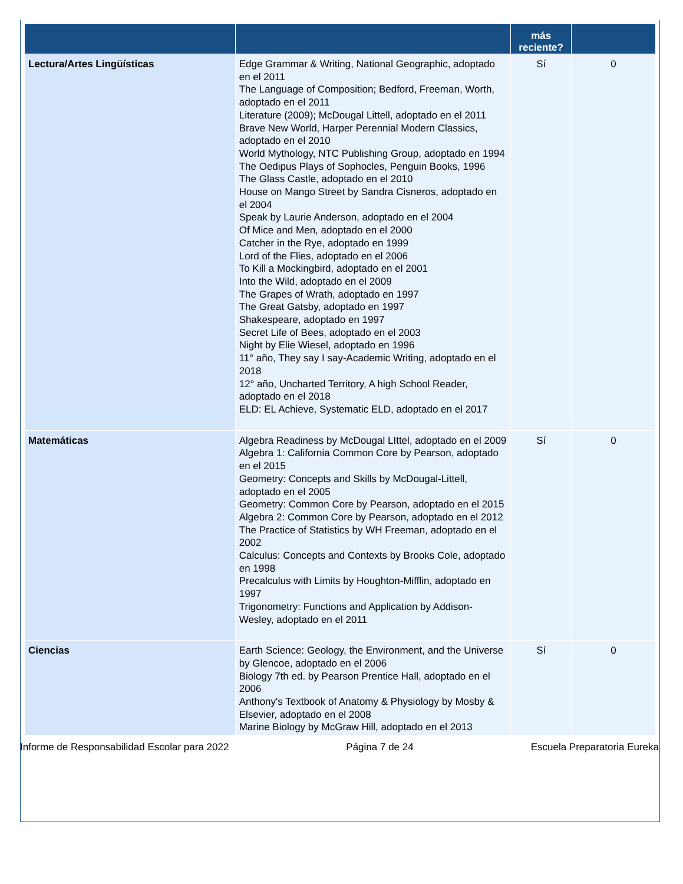| | | más reciente? | |
| --- | --- | --- | --- |
| Lectura/Artes Lingüísticas | Edge Grammar & Writing, National Geographic, adoptado en el 2011 The Language of Composition; Bedford, Freeman, Worth, adoptado en el 2011 Literature (2009); McDougal Littell, adoptado en el 2011 Brave New World, Harper Perennial Modern Classics, adoptado en el 2010 World Mythology, NTC Publishing Group, adoptado en 1994 The Oedipus Plays of Sophocles, Penguin Books, 1996 The Glass Castle, adoptado en el 2010 House on Mango Street by Sandra Cisneros, adoptado en el 2004 Speak by Laurie Anderson, adoptado en el 2004 Of Mice and Men, adoptado en el 2000 Catcher in the Rye, adoptado en 1999 Lord of the Flies, adoptado en el 2006 To Kill a Mockingbird, adoptado en el 2001 Into the Wild, adoptado en el 2009 The Grapes of Wrath, adoptado en 1997 The Great Gatsby, adoptado en 1997 Shakespeare, adoptado en 1997 Secret Life of Bees, adoptado en el 2003 Night by Elie Wiesel, adoptado en 1996 11° año, They say I say-Academic Writing, adoptado en el 2018 12° año, Uncharted Territory, A high School Reader, adoptado en el 2018 ELD: EL Achieve, Systematic ELD, adoptado en el 2017 | Sí | 0 |
| Matemáticas | Algebra Readiness by McDougal LIttel, adoptado en el 2009 Algebra 1: California Common Core by Pearson, adoptado en el 2015 Geometry: Concepts and Skills by McDougal-Littell, adoptado en el 2005 Geometry: Common Core by Pearson, adoptado en el 2015 Algebra 2: Common Core by Pearson, adoptado en el 2012 The Practice of Statistics by WH Freeman, adoptado en el 2002 Calculus: Concepts and Contexts by Brooks Cole, adoptado en 1998 Precalculus with Limits by Houghton-Mifflin, adoptado en 1997 Trigonometry: Functions and Application by Addison-Wesley, adoptado en el 2011 | Sí | 0 |
| Ciencias | Earth Science: Geology, the Environment, and the Universe by Glencoe, adoptado en el 2006 Biology 7th ed. by Pearson Prentice Hall, adoptado en el 2006 Anthony's Textbook of Anatomy & Physiology by Mosby & Elsevier, adoptado en el 2008 Marine Biology by McGraw Hill, adoptado en el 2013 | Sí | 0 |
Informe de Responsabilidad Escolar para 2022 Página 7 de 24 Escuela Preparatoria Eureka